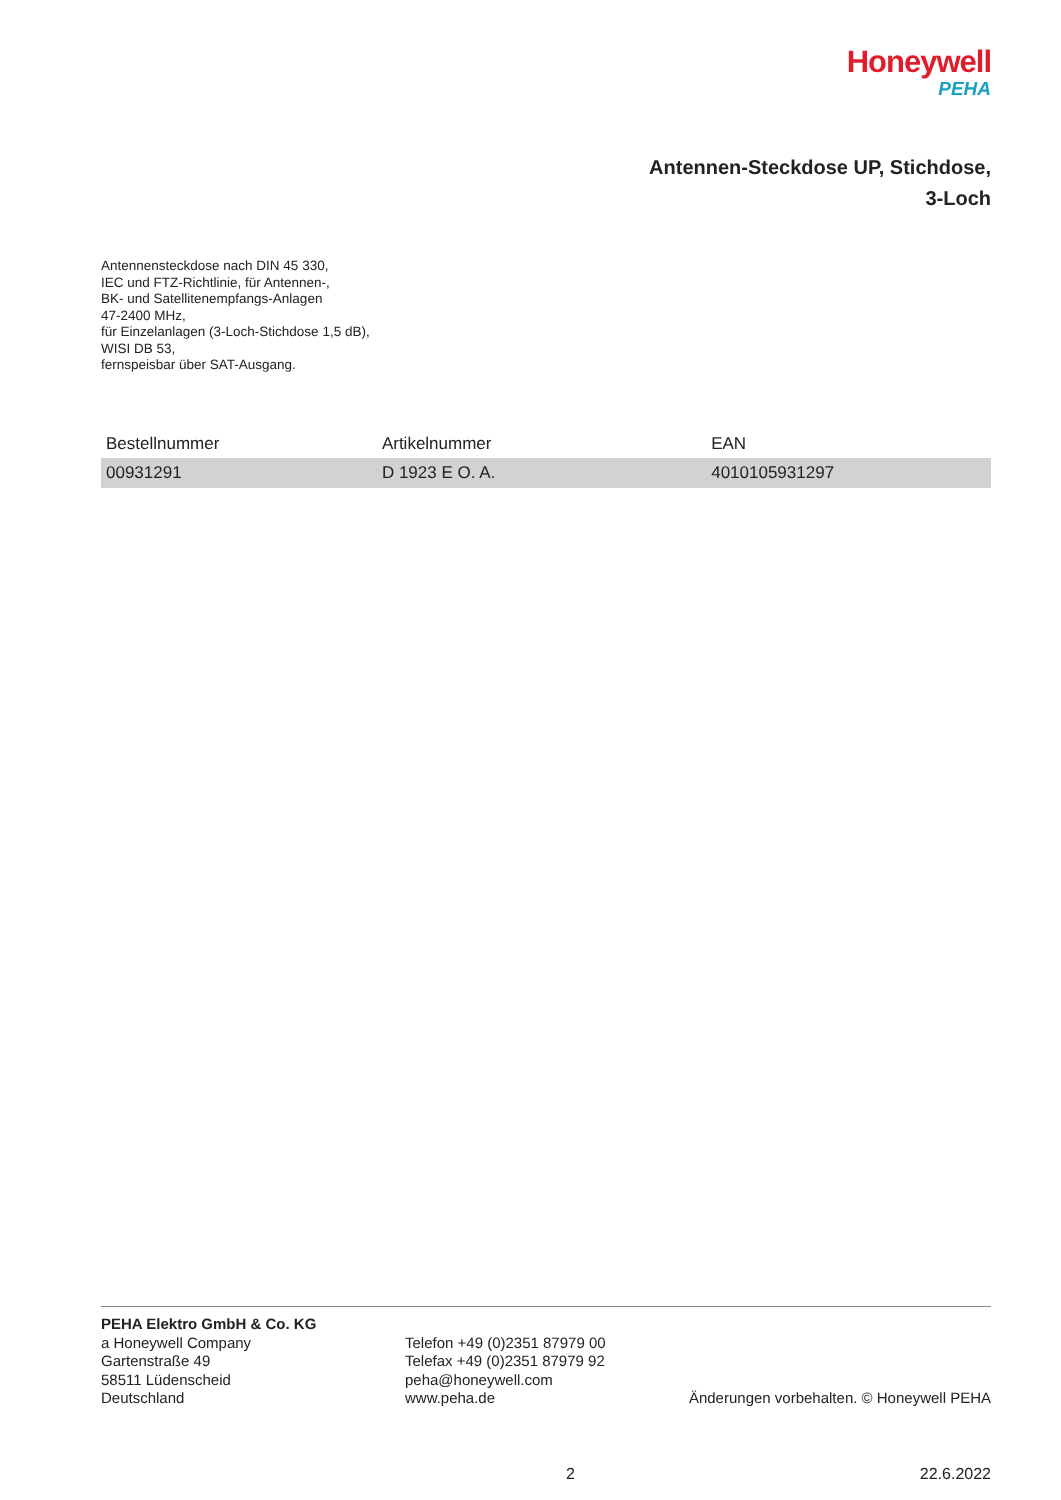Honeywell
PEHA
Antennen-Steckdose UP, Stichdose,
3-Loch
Antennensteckdose nach DIN 45 330,
IEC und FTZ-Richtlinie, für Antennen-,
BK- und Satellitenempfangs-Anlagen
47-2400 MHz,
für Einzelanlagen (3-Loch-Stichdose 1,5 dB),
WISI DB 53,
fernspeisbar über SAT-Ausgang.
| Bestellnummer | Artikelnummer | EAN |
| --- | --- | --- |
| 00931291 | D 1923 E O. A. | 4010105931297 |
PEHA Elektro GmbH & Co. KG
a Honeywell Company
Gartenstraße 49
58511 Lüdenscheid
Deutschland
Telefon +49 (0)2351 87979 00
Telefax +49 (0)2351 87979 92
peha@honeywell.com
www.peha.de
Änderungen vorbehalten. © Honeywell PEHA
2 22.6.2022